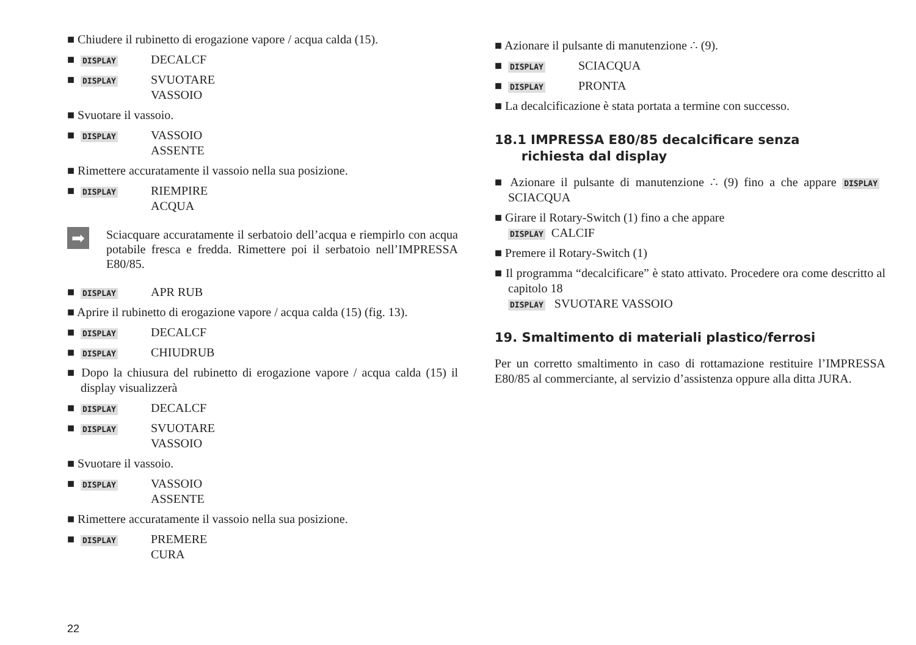■ Chiudere il rubinetto di erogazione vapore / acqua calda (15).
■ DISPLAY DECALCF
■ DISPLAY SVUOTARE
VASSOIO
■ Svuotare il vassoio.
■ DISPLAY VASSOIO
ASSENTE
■ Rimettere accuratamente il vassoio nella sua posizione.
■ DISPLAY RIEMPIRE
ACQUA
➡
Sciacquare accuratamente il serbatoio dell’acqua e riempirlo con acqua potabile fresca e fredda. Rimettere poi il serbatoio nell’IMPRESSA E80/85.
■ DISPLAY APR RUB
■ Aprire il rubinetto di erogazione vapore / acqua calda (15) (fig. 13).
■ DISPLAY DECALCF
■ DISPLAY CHIUDRUB
■ Dopo la chiusura del rubinetto di erogazione vapore / acqua calda (15) il display visualizzerà
■ DISPLAY DECALCF
■ DISPLAY SVUOTARE
VASSOIO
■ Svuotare il vassoio.
■ DISPLAY VASSOIO
ASSENTE
■ Rimettere accuratamente il vassoio nella sua posizione.
■ DISPLAY PREMERE
CURA
■ Azionare il pulsante di manutenzione ∴ (9).
■ DISPLAY SCIACQUA
■ DISPLAY PRONTA
■ La decalcificazione è stata portata a termine con successo.
18.1 IMPRESSA E80/85 decalcificare senza
richiesta dal display
■ Azionare il pulsante di manutenzione ∴ (9) fino a che appare DISPLAY SCIACQUA
■ Girare il Rotary-Switch (1) fino a che appare
DISPLAY CALCIF
■ Premere il Rotary-Switch (1)
■ Il programma “decalcificare” è stato attivato. Procedere ora come descritto al capitolo 18
DISPLAY SVUOTARE VASSOIO
19. Smaltimento di materiali plastico/ferrosi
Per un corretto smaltimento in caso di rottamazione restituire l’IMPRESSA E80/85 al commerciante, al servizio d’assistenza oppure alla ditta JURA.
22